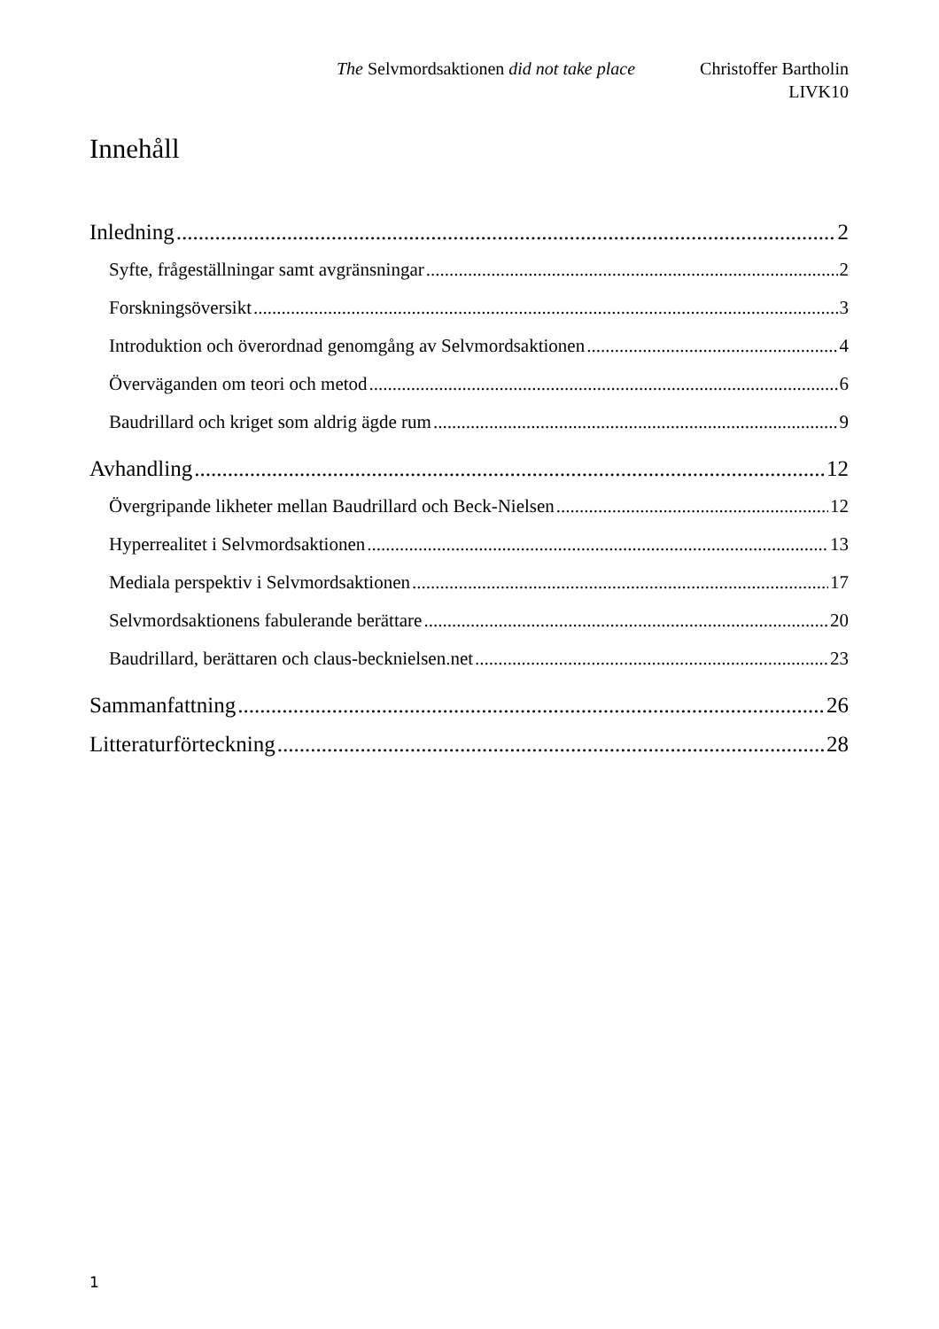The Selvmordsaktionen did not take place Christoffer Bartholin
LIVK10
Innehåll
Inledning 2
Syfte, frågeställningar samt avgränsningar 2
Forskningsöversikt 3
Introduktion och överordnad genomgång av Selvmordsaktionen 4
Överväganden om teori och metod 6
Baudrillard och kriget som aldrig ägde rum 9
Avhandling 12
Övergripande likheter mellan Baudrillard och Beck-Nielsen 12
Hyperrealitet i Selvmordsaktionen 13
Mediala perspektiv i Selvmordsaktionen 17
Selvmordsaktionens fabulerande berättare 20
Baudrillard, berättaren och claus-becknielsen.net 23
Sammanfattning 26
Litteraturförteckning 28
1